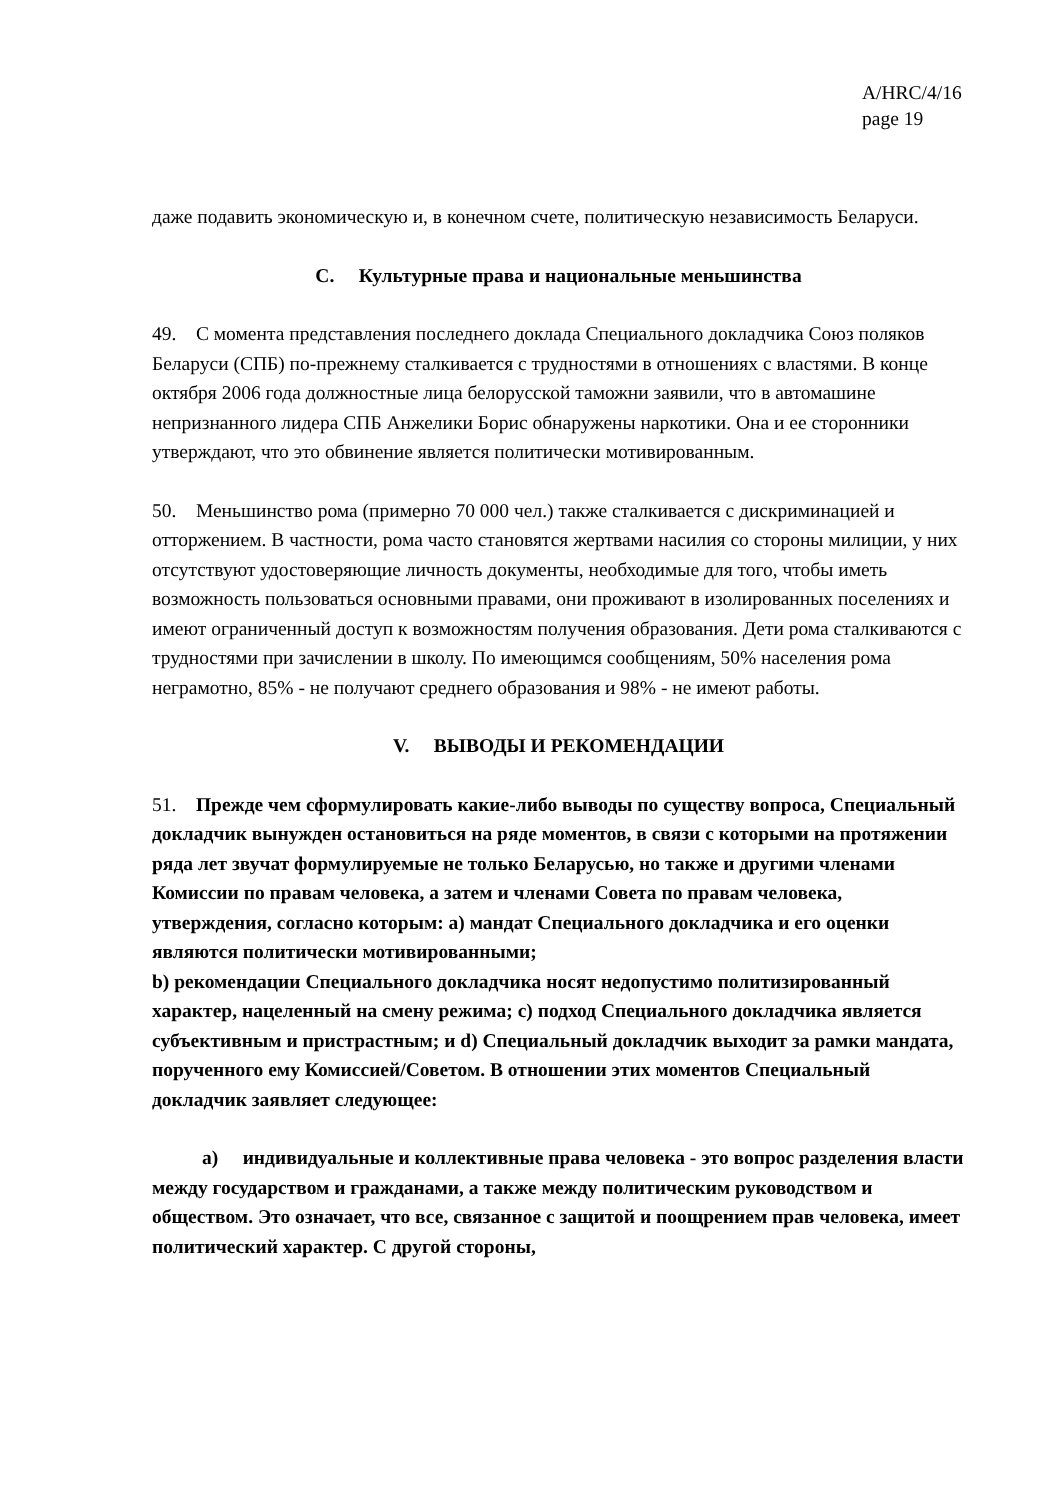A/HRC/4/16
page 19
даже подавить экономическую и, в конечном счете, политическую независимость Беларуси.
C. Культурные права и национальные меньшинства
49. С момента представления последнего доклада Специального докладчика Союз поляков Беларуси (СПБ) по-прежнему сталкивается с трудностями в отношениях с властями. В конце октября 2006 года должностные лица белорусской таможни заявили, что в автомашине непризнанного лидера СПБ Анжелики Борис обнаружены наркотики. Она и ее сторонники утверждают, что это обвинение является политически мотивированным.
50. Меньшинство рома (примерно 70 000 чел.) также сталкивается с дискриминацией и отторжением. В частности, рома часто становятся жертвами насилия со стороны милиции, у них отсутствуют удостоверяющие личность документы, необходимые для того, чтобы иметь возможность пользоваться основными правами, они проживают в изолированных поселениях и имеют ограниченный доступ к возможностям получения образования. Дети рома сталкиваются с трудностями при зачислении в школу. По имеющимся сообщениям, 50% населения рома неграмотно, 85% - не получают среднего образования и 98% - не имеют работы.
V. ВЫВОДЫ И РЕКОМЕНДАЦИИ
51. Прежде чем сформулировать какие-либо выводы по существу вопроса, Специальный докладчик вынужден остановиться на ряде моментов, в связи с которыми на протяжении ряда лет звучат формулируемые не только Беларусью, но также и другими членами Комиссии по правам человека, а затем и членами Совета по правам человека, утверждения, согласно которым: a) мандат Специального докладчика и его оценки являются политически мотивированными;
b) рекомендации Специального докладчика носят недопустимо политизированный характер, нацеленный на смену режима; c) подход Специального докладчика является субъективным и пристрастным; и d) Специальный докладчик выходит за рамки мандата, порученного ему Комиссией/Советом. В отношении этих моментов Специальный докладчик заявляет следующее:
a) индивидуальные и коллективные права человека - это вопрос разделения власти между государством и гражданами, а также между политическим руководством и обществом. Это означает, что все, связанное с защитой и поощрением прав человека, имеет политический характер. С другой стороны,